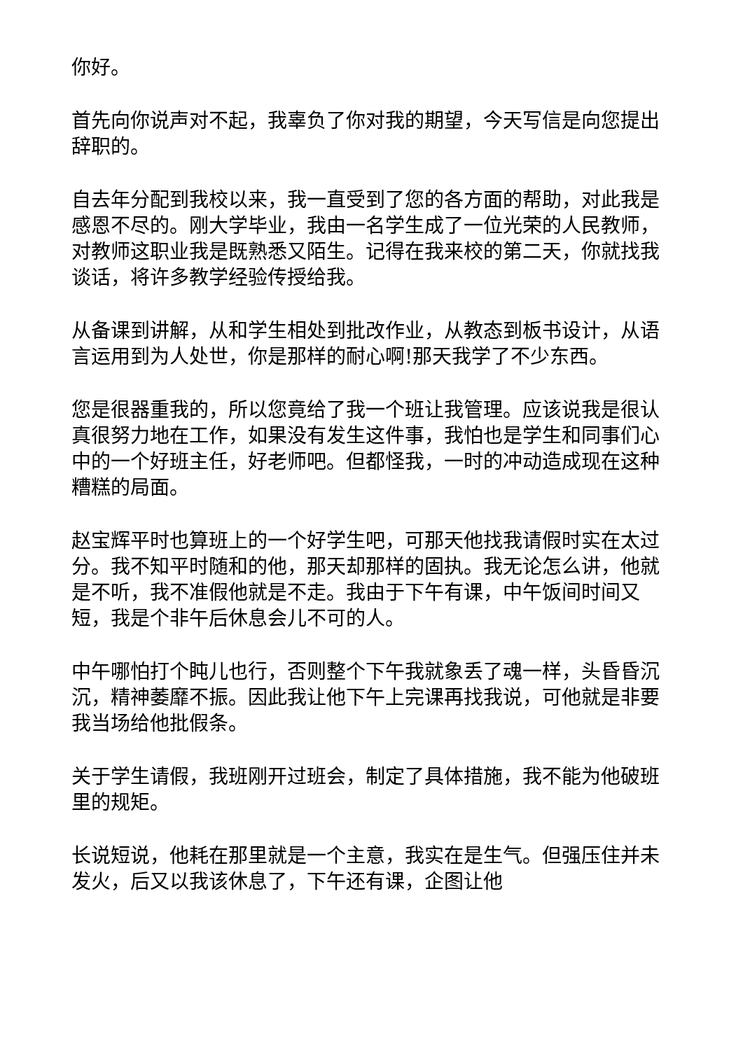你好。
首先向你说声对不起，我辜负了你对我的期望，今天写信是向您提出辞职的。
自去年分配到我校以来，我一直受到了您的各方面的帮助，对此我是感恩不尽的。刚大学毕业，我由一名学生成了一位光荣的人民教师，对教师这职业我是既熟悉又陌生。记得在我来校的第二天，你就找我谈话，将许多教学经验传授给我。
从备课到讲解，从和学生相处到批改作业，从教态到板书设计，从语言运用到为人处世，你是那样的耐心啊!那天我学了不少东西。
您是很器重我的，所以您竟给了我一个班让我管理。应该说我是很认真很努力地在工作，如果没有发生这件事，我怕也是学生和同事们心中的一个好班主任，好老师吧。但都怪我，一时的冲动造成现在这种糟糕的局面。
赵宝辉平时也算班上的一个好学生吧，可那天他找我请假时实在太过分。我不知平时随和的他，那天却那样的固执。我无论怎么讲，他就是不听，我不准假他就是不走。我由于下午有课，中午饭间时间又短，我是个非午后休息会儿不可的人。
中午哪怕打个盹儿也行，否则整个下午我就象丢了魂一样，头昏昏沉沉，精神萎靡不振。因此我让他下午上完课再找我说，可他就是非要我当场给他批假条。
关于学生请假，我班刚开过班会，制定了具体措施，我不能为他破班里的规矩。
长说短说，他耗在那里就是一个主意，我实在是生气。但强压住并未发火，后又以我该休息了，下午还有课，企图让他